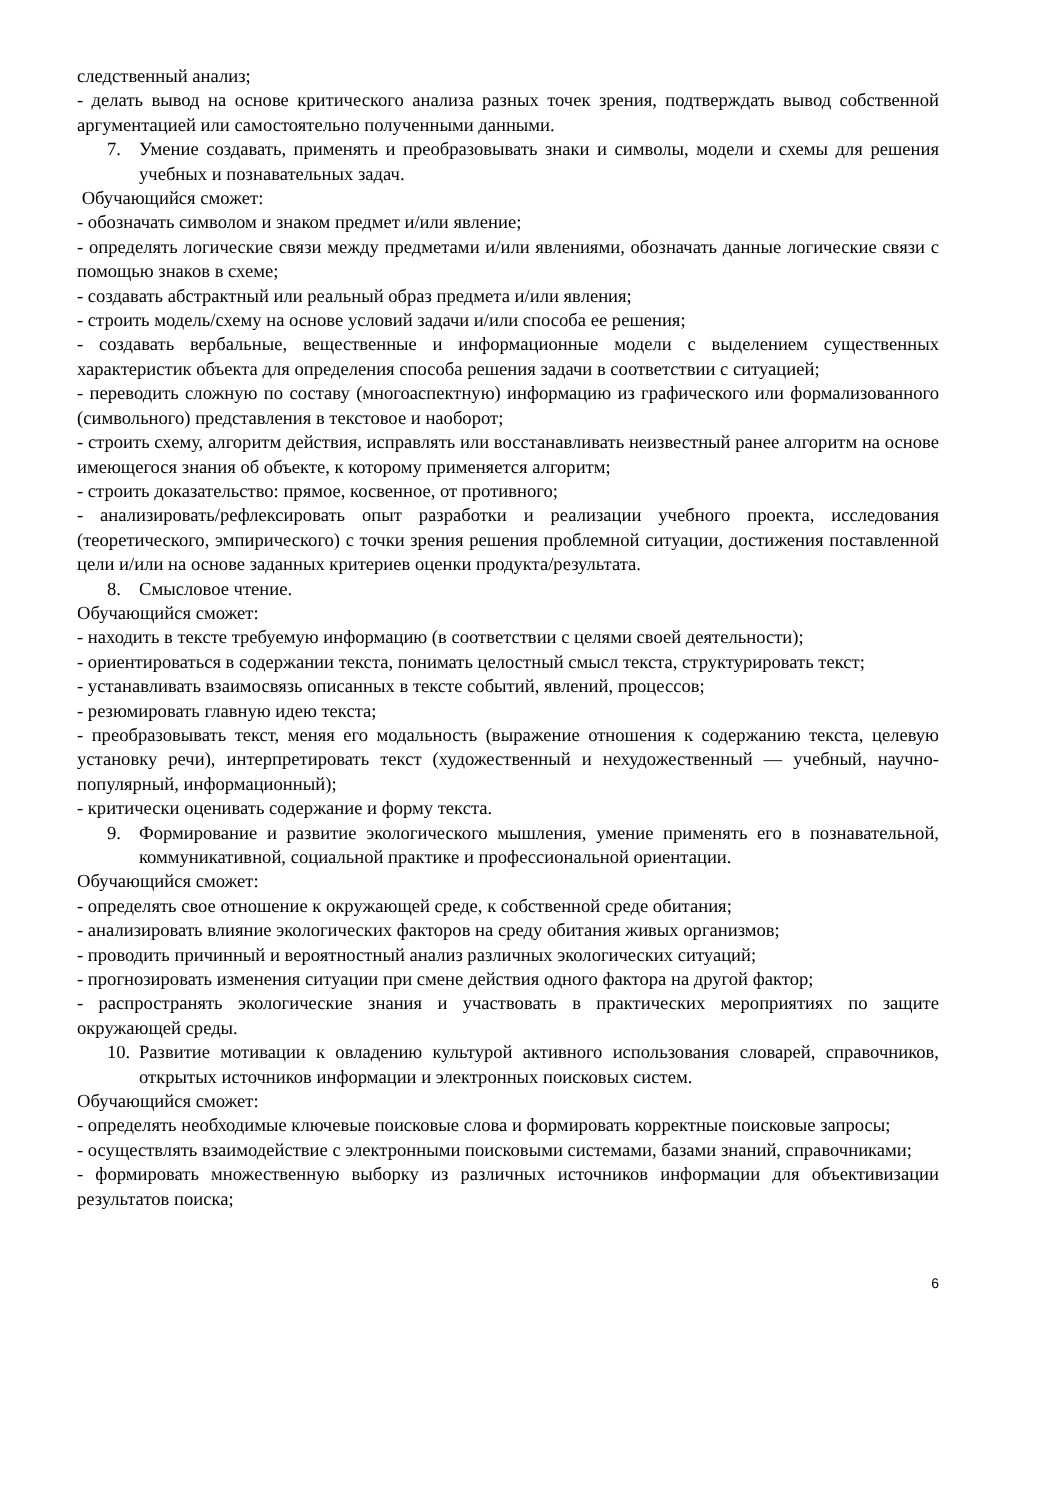следственный анализ;
- делать вывод на основе критического анализа разных точек зрения, подтверждать вывод собственной аргументацией или самостоятельно полученными данными.
7. Умение создавать, применять и преобразовывать знаки и символы, модели и схемы для решения учебных и познавательных задач.
Обучающийся сможет:
- обозначать символом и знаком предмет и/или явление;
- определять логические связи между предметами и/или явлениями, обозначать данные логические связи с помощью знаков в схеме;
- создавать абстрактный или реальный образ предмета и/или явления;
- строить модель/схему на основе условий задачи и/или способа ее решения;
- создавать вербальные, вещественные и информационные модели с выделением существенных характеристик объекта для определения способа решения задачи в соответствии с ситуацией;
- переводить сложную по составу (многоаспектную) информацию из графического или формализованного (символьного) представления в текстовое и наоборот;
- строить схему, алгоритм действия, исправлять или восстанавливать неизвестный ранее алгоритм на основе имеющегося знания об объекте, к которому применяется алгоритм;
- строить доказательство: прямое, косвенное, от противного;
- анализировать/рефлексировать опыт разработки и реализации учебного проекта, исследования (теоретического, эмпирического) с точки зрения решения проблемной ситуации, достижения поставленной цели и/или на основе заданных критериев оценки продукта/результата.
8. Смысловое чтение.
Обучающийся сможет:
- находить в тексте требуемую информацию (в соответствии с целями своей деятельности);
- ориентироваться в содержании текста, понимать целостный смысл текста, структурировать текст;
- устанавливать взаимосвязь описанных в тексте событий, явлений, процессов;
- резюмировать главную идею текста;
- преобразовывать текст, меняя его модальность (выражение отношения к содержанию текста, целевую установку речи), интерпретировать текст (художественный и нехудожественный — учебный, научно-популярный, информационный);
- критически оценивать содержание и форму текста.
9. Формирование и развитие экологического мышления, умение применять его в познавательной, коммуникативной, социальной практике и профессиональной ориентации.
Обучающийся сможет:
- определять свое отношение к окружающей среде, к собственной среде обитания;
- анализировать влияние экологических факторов на среду обитания живых организмов;
- проводить причинный и вероятностный анализ различных экологических ситуаций;
- прогнозировать изменения ситуации при смене действия одного фактора на другой фактор;
- распространять экологические знания и участвовать в практических мероприятиях по защите окружающей среды.
10. Развитие мотивации к овладению культурой активного использования словарей, справочников, открытых источников информации и электронных поисковых систем.
Обучающийся сможет:
- определять необходимые ключевые поисковые слова и формировать корректные поисковые запросы;
- осуществлять взаимодействие с электронными поисковыми системами, базами знаний, справочниками;
- формировать множественную выборку из различных источников информации для объективизации результатов поиска;
6